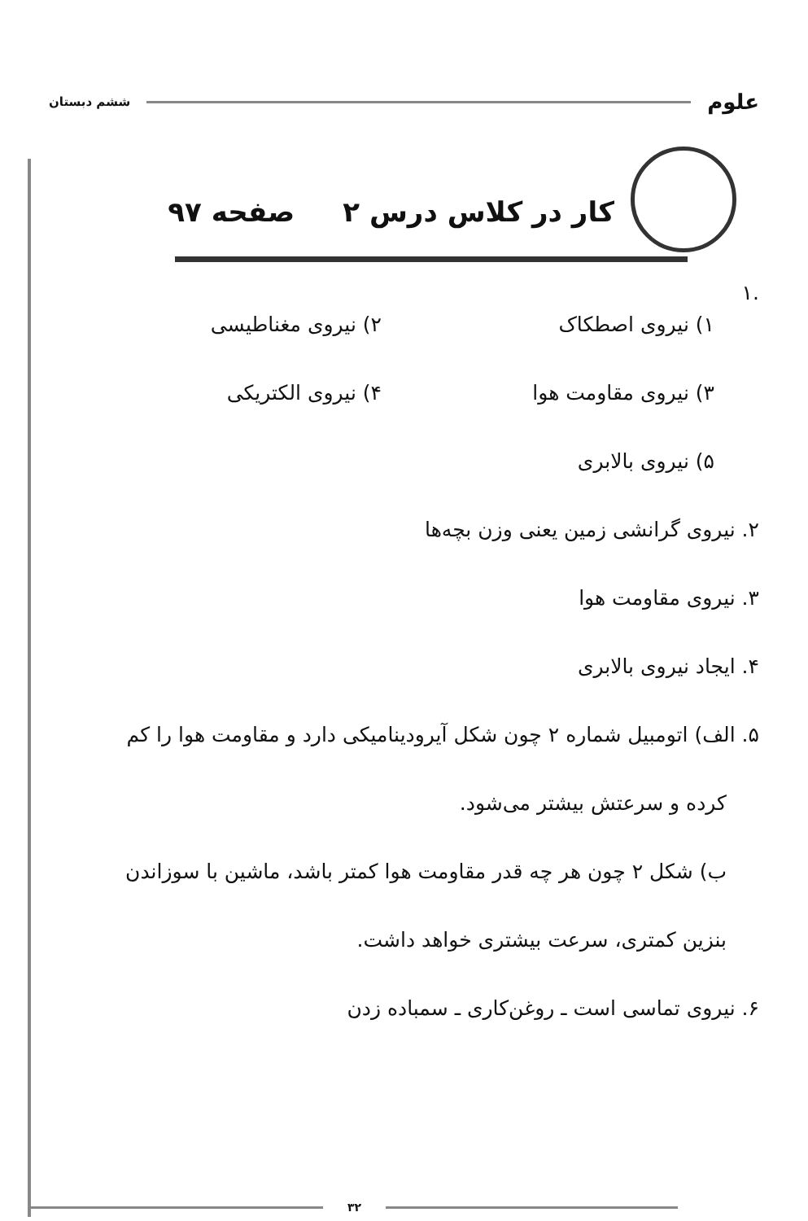علوم ششم دبستان
کار در کلاس درس ۲ صفحه ۹۷
.۱
۱) نیروی اصطکاک ۲) نیروی مغناطیسی
۳) نیروی مقاومت هوا ۴) نیروی الکتریکی
۵) نیروی بالابری
۲. نیروی گرانشی زمین یعنی وزن بچه‌ها
۳. نیروی مقاومت هوا
۴. ایجاد نیروی بالابری
۵. الف) اتومبیل شماره ۲ چون شکل آیرودینامیکی دارد و مقاومت هوا را کم
کرده و سرعتش بیشتر می‌شود.
ب) شکل ۲ چون هر چه قدر مقاومت هوا کمتر باشد، ماشین با سوزاندن
بنزین کمتری، سرعت بیشتری خواهد داشت.
۶. نیروی تماسی است ـ روغن‌کاری ـ سمباده زدن
۳۲